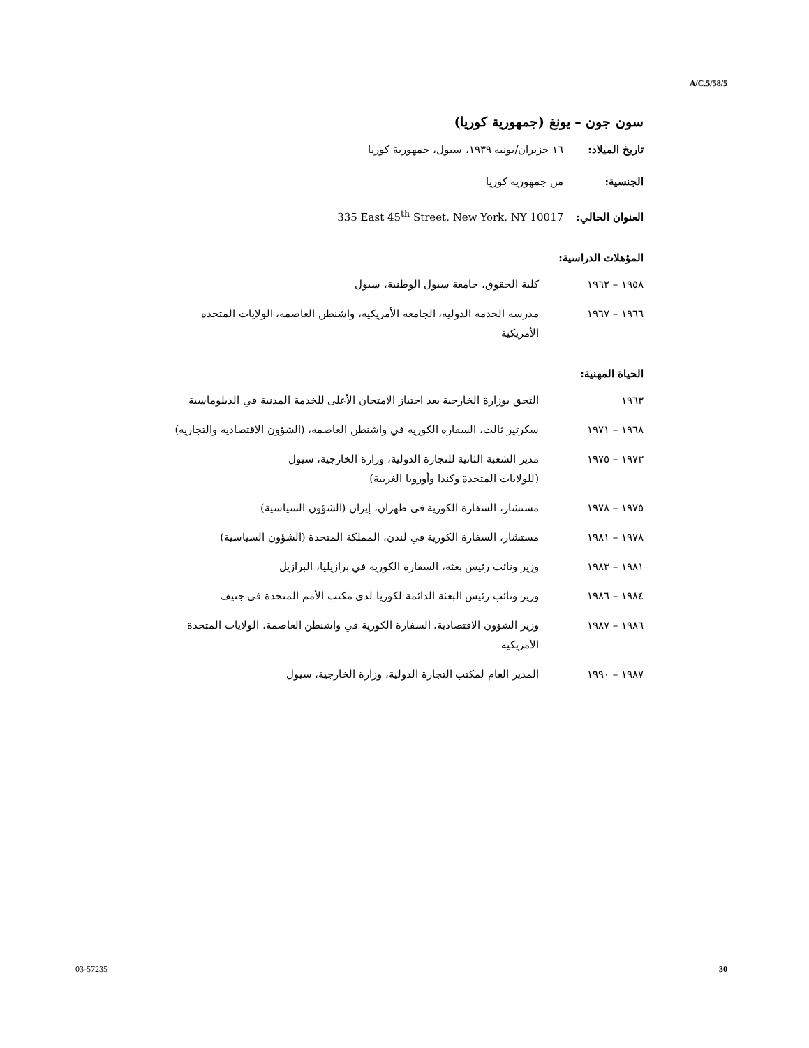A/C.5/58/5
سون جون – يونغ (جمهورية كوريا)
تاريخ الميلاد: ١٦ حزيران/يونيه ١٩٣٩، سيول، جمهورية كوريا
الجنسية: من جمهورية كوريا
العنوان الحالي: 335 East 45<sup>th</sup> Street, New York, NY 10017
المؤهلات الدراسية:
١٩٥٨ – ١٩٦٢ كلية الحقوق، جامعة سيول الوطنية، سيول
١٩٦٦ – ١٩٦٧ مدرسة الخدمة الدولية، الجامعة الأمريكية، واشنطن العاصمة، الولايات المتحدة الأمريكية
الحياة المهنية:
١٩٦٣ التحق بوزارة الخارجية بعد اجتياز الامتحان الأعلى للخدمة المدنية في الدبلوماسية
١٩٦٨ – ١٩٧١ سكرتير ثالث، السفارة الكورية في واشنطن العاصمة، (الشؤون الاقتصادية والتجارية)
١٩٧٣ – ١٩٧٥ مدير الشعبة الثانية للتجارة الدولية، وزارة الخارجية، سيول
(للولايات المتحدة وكندا وأوروبا الغربية)
١٩٧٥ – ١٩٧٨ مستشار، السفارة الكورية في طهران، إيران (الشؤون السياسية)
١٩٧٨ – ١٩٨١ مستشار، السفارة الكورية في لندن، المملكة المتحدة (الشؤون السياسية)
١٩٨١ – ١٩٨٣ وزير ونائب رئيس بعثة، السفارة الكورية في برازيليا، البرازيل
١٩٨٤ – ١٩٨٦ وزير ونائب رئيس البعثة الدائمة لكوريا لدى مكتب الأمم المتحدة في جنيف
١٩٨٦ – ١٩٨٧ وزير الشؤون الاقتصادية، السفارة الكورية في واشنطن العاصمة، الولايات المتحدة الأمريكية
١٩٨٧ – ١٩٩٠ المدير العام لمكتب التجارة الدولية، وزارة الخارجية، سيول
03-57235 30